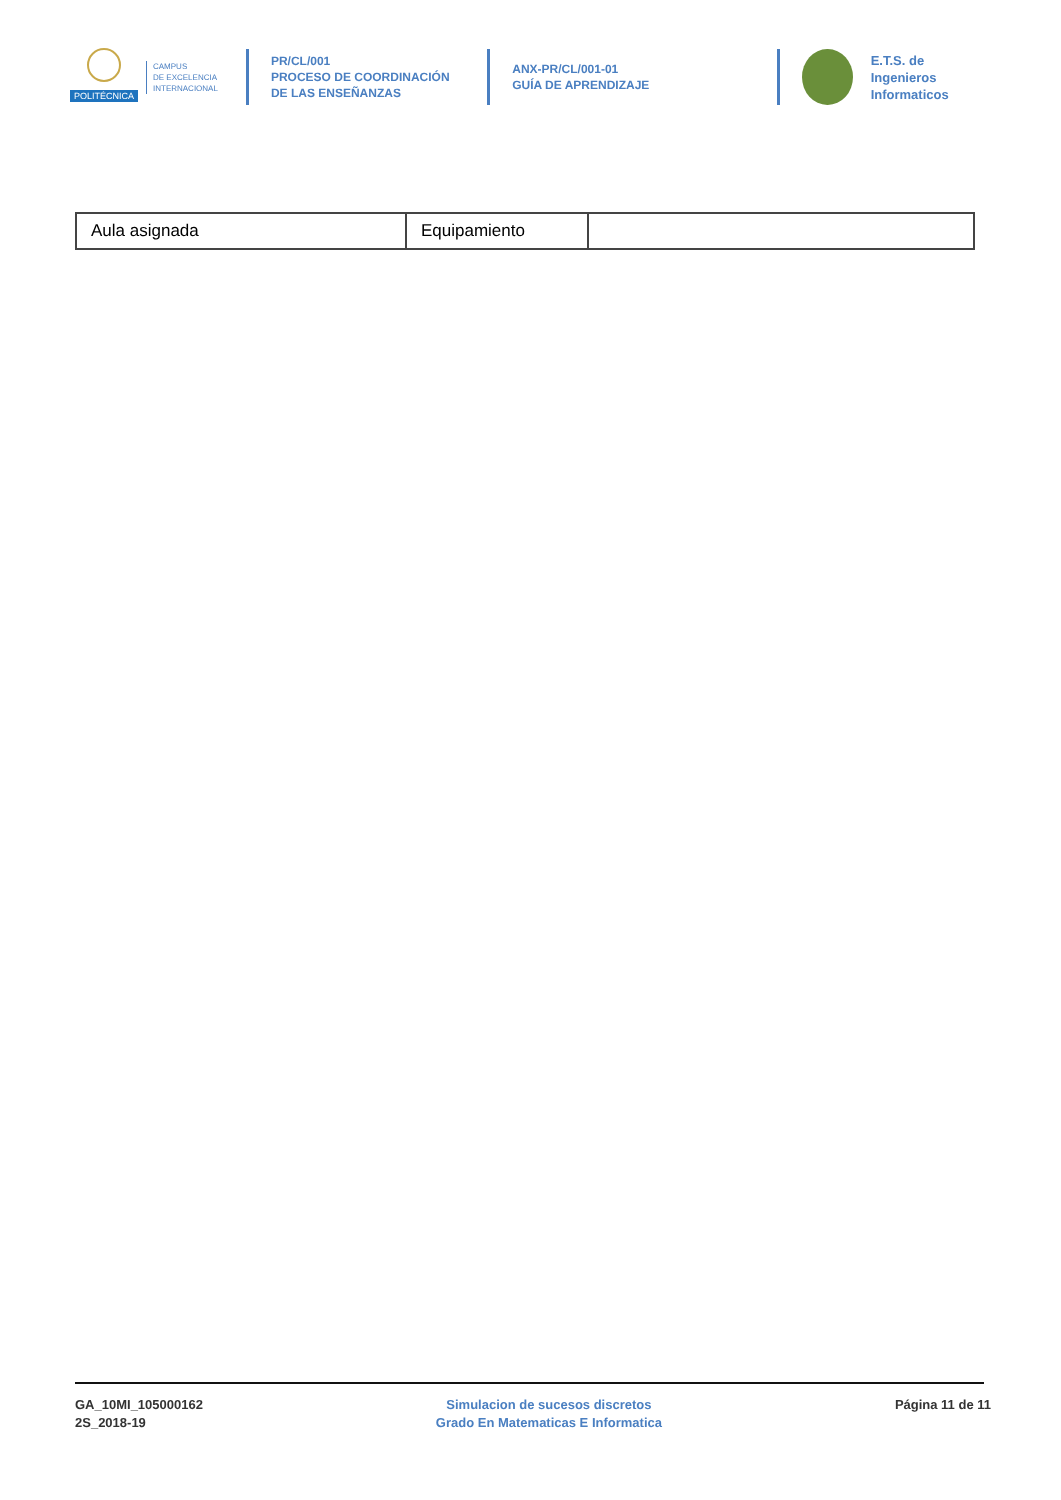POLITÉCNICA
CAMPUS
DE EXCELENCIA
INTERNACIONAL
PR/CL/001
PROCESO DE COORDINACIÓN DE LAS ENSEÑANZAS
ANX-PR/CL/001-01
GUÍA DE APRENDIZAJE
E.T.S. de Ingenieros
Informaticos
| Aula asignada | Equipamiento | |
GA_10MI_105000162
2S_2018-19
Simulacion de sucesos discretos
Grado En Matematicas E Informatica
Página 11 de 11